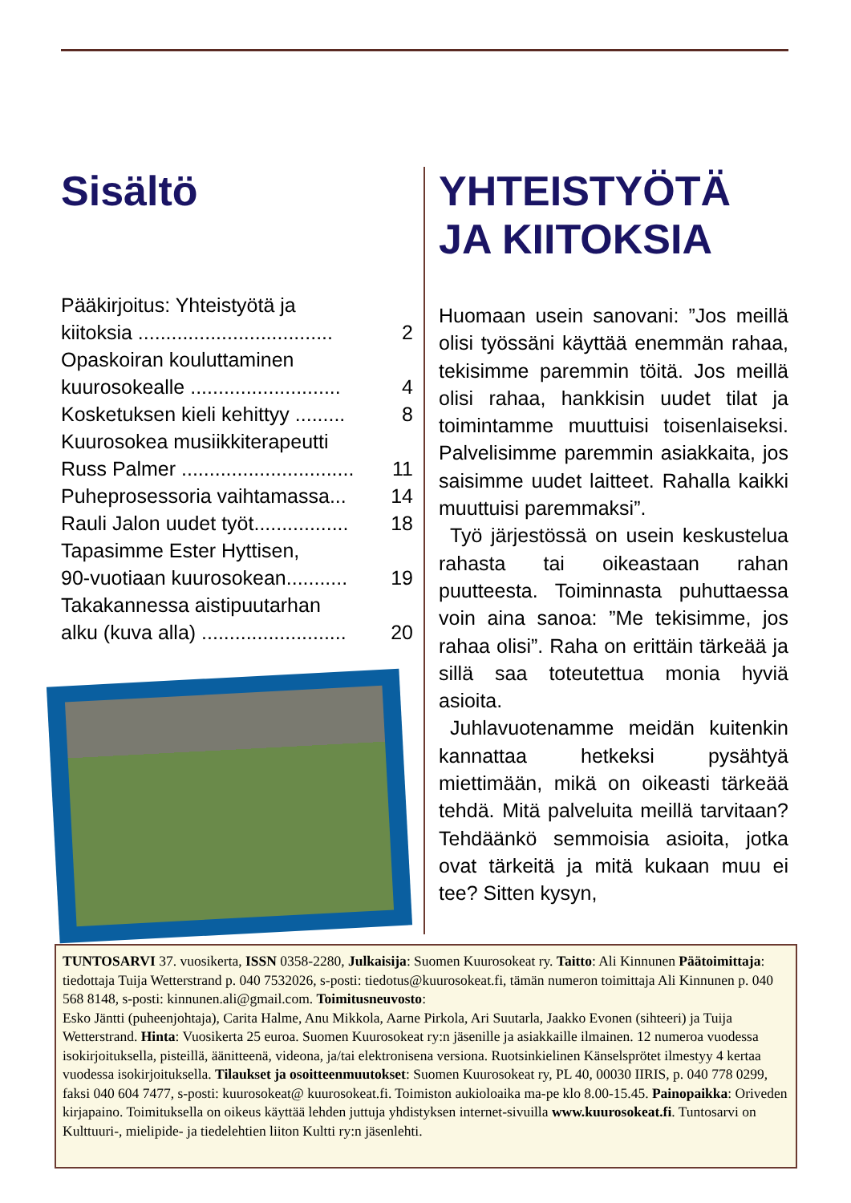Sisältö
Pääkirjoitus: Yhteistyötä ja
kiitoksia ................................... 2
Opaskoiran kouluttaminen
kuurosokealle ........................... 4
Kosketuksen kieli kehittyy ......... 8
Kuurosokea musiikkiterapeutti
Russ Palmer ............................... 11
Puheprosessoria vaihtamassa... 14
Rauli Jalon uudet työt................. 18
Tapasimme Ester Hyttisen,
90-vuotiaan kuurosokean........... 19
Takakannessa aistipuutarhan
alku (kuva alla) .......................... 20
YHTEISTYÖTÄ JA KIITOKSIA
Huomaan usein sanovani: ”Jos meillä olisi työssäni käyttää enemmän rahaa, tekisimme paremmin töitä. Jos meillä olisi rahaa, hankkisin uudet tilat ja toimintamme muuttuisi toisenlaiseksi. Palvelisimme paremmin asiakkaita, jos saisimme uudet laitteet. Rahalla kaikki muuttuisi paremmaksi”.
Työ järjestössä on usein keskustelua rahasta tai oikeastaan rahan puutteesta. Toiminnasta puhuttaessa voin aina sanoa: ”Me tekisimme, jos rahaa olisi”. Raha on erittäin tärkeää ja sillä saa toteutettua monia hyviä asioita.
Juhlavuotenamme meidän kuitenkin kannattaa hetkeksi pysähtyä miettimään, mikä on oikeasti tärkeää tehdä. Mitä palveluita meillä tarvitaan? Tehdäänkö semmoisia asioita, jotka ovat tärkeitä ja mitä kukaan muu ei tee? Sitten kysyn,
TUNTOSARVI 37. vuosikerta, ISSN 0358-2280, Julkaisija: Suomen Kuurosokeat ry. Taitto: Ali Kinnunen Päätoimittaja: tiedottaja Tuija Wetterstrand p. 040 7532026, s-posti: tiedotus@kuurosokeat.fi, tämän numeron toimittaja Ali Kinnunen p. 040 568 8148, s-posti: kinnunen.ali@gmail.com. Toimitusneuvosto:
Esko Jäntti (puheenjohtaja), Carita Halme, Anu Mikkola, Aarne Pirkola, Ari Suutarla, Jaakko Evonen (sihteeri) ja Tuija Wetterstrand. Hinta: Vuosikerta 25 euroa. Suomen Kuurosokeat ry:n jäsenille ja asiakkaille ilmainen. 12 numeroa vuodessa isokirjoituksella, pisteillä, äänitteenä, videona, ja/tai elektronisena versiona. Ruotsinkielinen Känselsprötet ilmestyy 4 kertaa vuodessa isokirjoituksella. Tilaukset ja osoitteenmuutokset: Suomen Kuurosokeat ry, PL 40, 00030 IIRIS, p. 040 778 0299, faksi 040 604 7477, s-posti: kuurosokeat@ kuurosokeat.fi. Toimiston aukioloaika ma-pe klo 8.00-15.45. Painopaikka: Oriveden kirjapaino. Toimituksella on oikeus käyttää lehden juttuja yhdistyksen internet-sivuilla www.kuurosokeat.fi. Tuntosarvi on Kulttuuri-, mielipide- ja tiedelehtien liiton Kultti ry:n jäsenlehti.